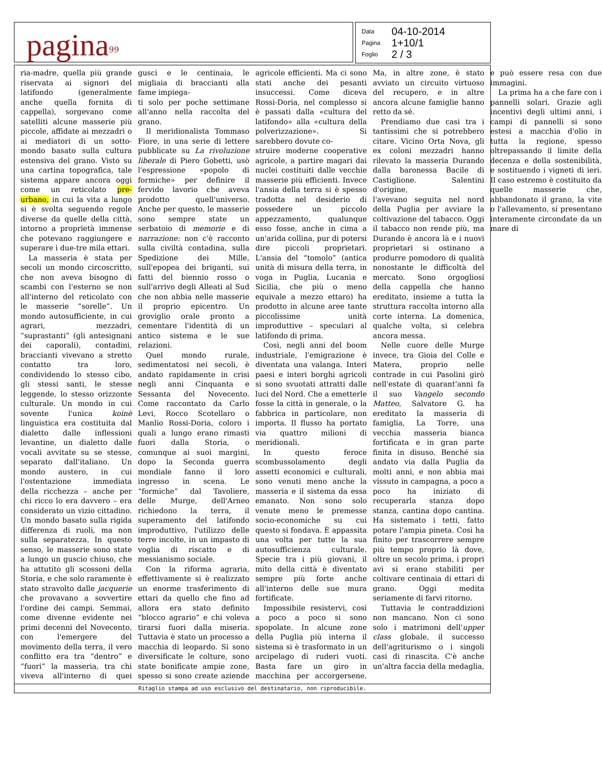pagina<sup>99</sup>
Data 04-10-2014
Pagina 1+10/1
Foglio 2 / 3
ria-madre, quella più grande riservata ai signori del latifondo (generalmente anche quella fornita di cappella), sorgevano come satelliti alcune masserie più piccole, affidate ai mezzadri o ai mediatori di un sotto-mondo basato sulla cultura estensiva del grano. Visto su una cartina topografica, tale sistema appare ancora oggi come un reticolato pre-urbano, in cui la vita a lungo si è svolta seguendo regole diverse da quelle della città, intorno a proprietà immense che potevano raggiungere e superare i due-tre mila ettari.
La masseria è stata per secoli un mondo circoscritto, che non aveva bisogno di scambi con l'esterno se non all'interno del reticolato con le masserie “sorelle”. Un mondo autosufficiente, in cui agrari, mezzadri, “suprastanti” (gli antesignani dei caporali), contadini, braccianti vivevano a stretto contatto tra loro, condividendo lo stesso cibo, gli stessi santi, le stesse leggende, lo stesso orizzonte culturale. Un mondo in cui sovente l'unica koinè linguistica era costituita dal dialetto dalle inflessioni levantine, un dialetto dalle vocali avvitate su se stesse, separato dall'italiano. Un mondo austero, in cui l'ostentazione immediata della ricchezza – anche per chi ricco lo era davvero – era considerato un vizio cittadino. Un mondo basato sulla rigida differenza di ruoli, ma non sulla separatezza. In questo senso, le masserie sono state a lungo un guscio chiuso, che ha attutito gli scossoni della Storia, e che solo raramente è stato stravolto dalle jacquerie che provavano a sovvertire l'ordine dei campi. Semmai, come divenne evidente nei primi decenni del Novecento, con l'emergere del movimento della terra, il vero conflitto era tra “dentro” e “fuori” la masseria, tra chi viveva all'interno di quei gusci e le centinaia, le migliaia di braccianti alla fame impiega-
ti solo per poche settimane all'anno nella raccolta del grano.
Il meridionalista Tommaso Fiore, in una serie di lettere pubblicate su La rivoluzione liberale di Piero Gobetti, usò l'espressione «popolo di formiche» per definire il fervido lavorio che aveva prodotto quell'universo. Anche per questo, le masserie sono sempre state un serbatoio di memorie e di narrazione: non c'è racconto sulla civiltà contadina, sulla Spedizione dei Mille, sull'epopea dei briganti, sui fatti del biennio rosso o sull'arrivo degli Alleati al Sud che non abbia nelle masserie il proprio epicentro. Un groviglio orale pronto a cementare l'identità di un antico sistema e le sue relazioni.
Quel mondo rurale, sedimentatosi nei secoli, è andato rapidamente in crisi negli anni Cinquanta e Sessanta del Novecento. Come raccontato da Carlo Levi, Rocco Scotellaro o Manlio Rossi-Doria, coloro i quali a lungo erano rimasti fuori dalla Storia, o comunque ai suoi margini, dopo la Seconda guerra mondiale fanno il loro ingresso in scena. Le “formiche” dal Tavoliere, delle Murge, dell'Arneo richiedono la terra, il superamento del latifondo improduttivo, l'utilizzo delle terre incolte, in un impasto di voglia di riscatto e di messianismo sociale.
Con la riforma agraria, effettivamente si è realizzato un enorme trasferimento di ettari da quello che fino ad allora era stato definito “blocco agrario” e chi voleva tirarsi fuori dalla miseria. Tuttavia è stato un processo a macchia di leopardo. Si sono diversificate le colture, sono state bonificate ampie zone, spesso si sono create aziende agricole efficienti. Ma ci sono stati anche dei pesanti insuccessi. Come diceva Rossi-Doria, nel complesso si è passati dalla «cultura del latifondo» alla «cultura della polverizzazione». Si sarebbero dovute co-
struire moderne cooperative agricole, a partire magari dai nuclei costituiti dalle vecchie masserie più efficienti. Invece l'ansia della terra si è spesso tradotta nel desiderio di possedere un piccolo appezzamento, qualunque esso fosse, anche in cima a un'arida collina, pur di potersi dire piccoli proprietari. L'ansia del “tomolo” (antica unità di misura della terra, in voga in Puglia, Lucania e Sicilia, che più o meno equivale a mezzo ettaro) ha prodotto in alcune aree tante piccolissime unità improduttive – speculari al latifondo di prima.
Così, negli anni del boom industriale, l'emigrazione è diventata una valanga. Interi paesi e interi borghi agricoli si sono svuotati attratti dalle luci del Nord. Che a emetterle fosse la città in generale, o la fabbrica in particolare, non importa. Il flusso ha portato via quattro milioni di meridionali.
In questo feroce scombussolamento degli assetti economici e culturali, sono venuti meno anche la masseria e il sistema da essa emanato. Non sono solo venute meno le premesse socio-economiche su cui questo si fondava. È appassita una volta per tutte la sua autosufficienza culturale. Specie tra i più giovani, il mito della città è diventato sempre più forte anche all'interno delle sue mura fortificate.
Impossibile resistervi, così a poco a poco si sono spopolate. In alcune zone della Puglia più interna il sistema si è trasformato in un arcipelago di ruderi vuoti. Basta fare un giro in macchina per accorgersene. Ma, in altre zone, è stato avviato un circuito virtuoso del recupero, e in altre ancora alcune famiglie hanno retto da sé.
Prendiamo due casi tra i tantissimi che si potrebbero citare. Vicino Orta Nova, gli ex coloni mezzadri hanno rilevato la masseria Durando dalla baronessa Bacile di Castiglione. Salentini d'origine,
l'avevano seguita nel nord della Puglia per avviare la coltivazione del tabacco. Oggi il tabacco non rende più, ma Durando è ancora là e i nuovi proprietari si ostinano a produrre pomodoro di qualità nonostante le difficoltà del mercato. Sono orgogliosi della cappella che hanno ereditato, insieme a tutta la struttura raccolta intorno alla corte interna. La domenica, qualche volta, si celebra ancora messa.
Nelle cuore delle Murge invece, tra Gioia del Colle e Matera, proprio nelle contrade in cui Pasolini girò nell'estate di quarant'anni fa il suo Vangelo secondo Matteo, Salvatore G. ha ereditato la masseria di famiglia, La Torre, una vecchia masseria bianca fortificata e in gran parte finita in disuso. Benché sia andato via dalla Puglia da molti anni, e non abbia mai vissuto in campagna, a poco a poco ha iniziato di recuperarla stanza dopo stanza, cantina dopo cantina. Ha sistemato i tetti, fatto potare l'ampia pineta. Così ha finito per trascorrere sempre più tempo proprio là dove, oltre un secolo prima, i propri avi si erano stabiliti per coltivare centinaia di ettari di grano. Oggi medita seriamente di farvi ritorno.
Tuttavia le contraddizioni non mancano. Non ci sono solo i matrimoni dell'upper class globale, il successo dell'agriturismo o i singoli casi di rinascita. C'è anche un'altra faccia della medaglia, e può essere resa con due immagini.
La prima ha a che fare con i pannelli solari. Grazie agli incentivi degli ultimi anni, i campi di pannelli si sono estesi a macchia d'olio in tutta la regione, spesso oltrepassando il limite della decenza e della sostenibilità, e sostituendo i vigneti di ieri. Il caso estremo è costituito da quelle masserie che, abbandonato il grano, la vite o l'allevamento, si presentano interamente circondate da un mare di
Ritaglio stampa ad uso esclusivo del destinatario, non riproducibile.